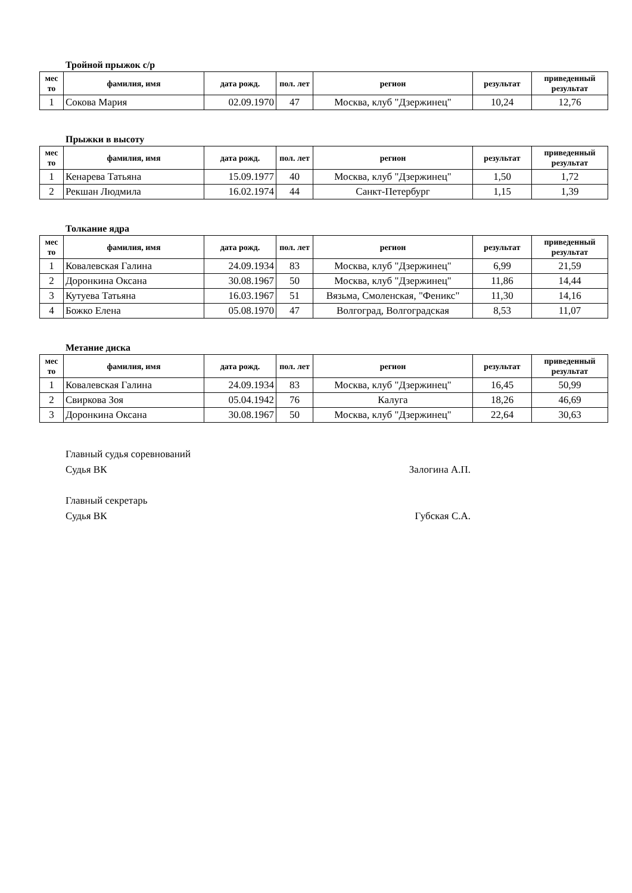Тройной прыжок с/р
| мес то | фамилия, имя | дата рожд. | пол. лет | регион | результат | приведенный результат |
| --- | --- | --- | --- | --- | --- | --- |
| 1 | Сокова Мария | 02.09.1970 | 47 | Москва, клуб "Дзержинец" | 10,24 | 12,76 |
Прыжки в высоту
| мес то | фамилия, имя | дата рожд. | пол. лет | регион | результат | приведенный результат |
| --- | --- | --- | --- | --- | --- | --- |
| 1 | Кенарева Татьяна | 15.09.1977 | 40 | Москва, клуб "Дзержинец" | 1,50 | 1,72 |
| 2 | Рекшан Людмила | 16.02.1974 | 44 | Санкт-Петербург | 1,15 | 1,39 |
Толкание ядра
| мес то | фамилия, имя | дата рожд. | пол. лет | регион | результат | приведенный результат |
| --- | --- | --- | --- | --- | --- | --- |
| 1 | Ковалевская Галина | 24.09.1934 | 83 | Москва, клуб "Дзержинец" | 6,99 | 21,59 |
| 2 | Доронкина Оксана | 30.08.1967 | 50 | Москва, клуб "Дзержинец" | 11,86 | 14,44 |
| 3 | Кутуева Татьяна | 16.03.1967 | 51 | Вязьма, Смоленская, "Феникс" | 11,30 | 14,16 |
| 4 | Божко Елена | 05.08.1970 | 47 | Волгоград, Волгоградская | 8,53 | 11,07 |
Метание диска
| мес то | фамилия, имя | дата рожд. | пол. лет | регион | результат | приведенный результат |
| --- | --- | --- | --- | --- | --- | --- |
| 1 | Ковалевская Галина | 24.09.1934 | 83 | Москва, клуб "Дзержинец" | 16,45 | 50,99 |
| 2 | Свиркова Зоя | 05.04.1942 | 76 | Калуга | 18,26 | 46,69 |
| 3 | Доронкина Оксана | 30.08.1967 | 50 | Москва, клуб "Дзержинец" | 22,64 | 30,63 |
Главный судья соревнований
Судья ВК Залогина А.П.
Главный секретарь
Судья ВК Губская С.А.